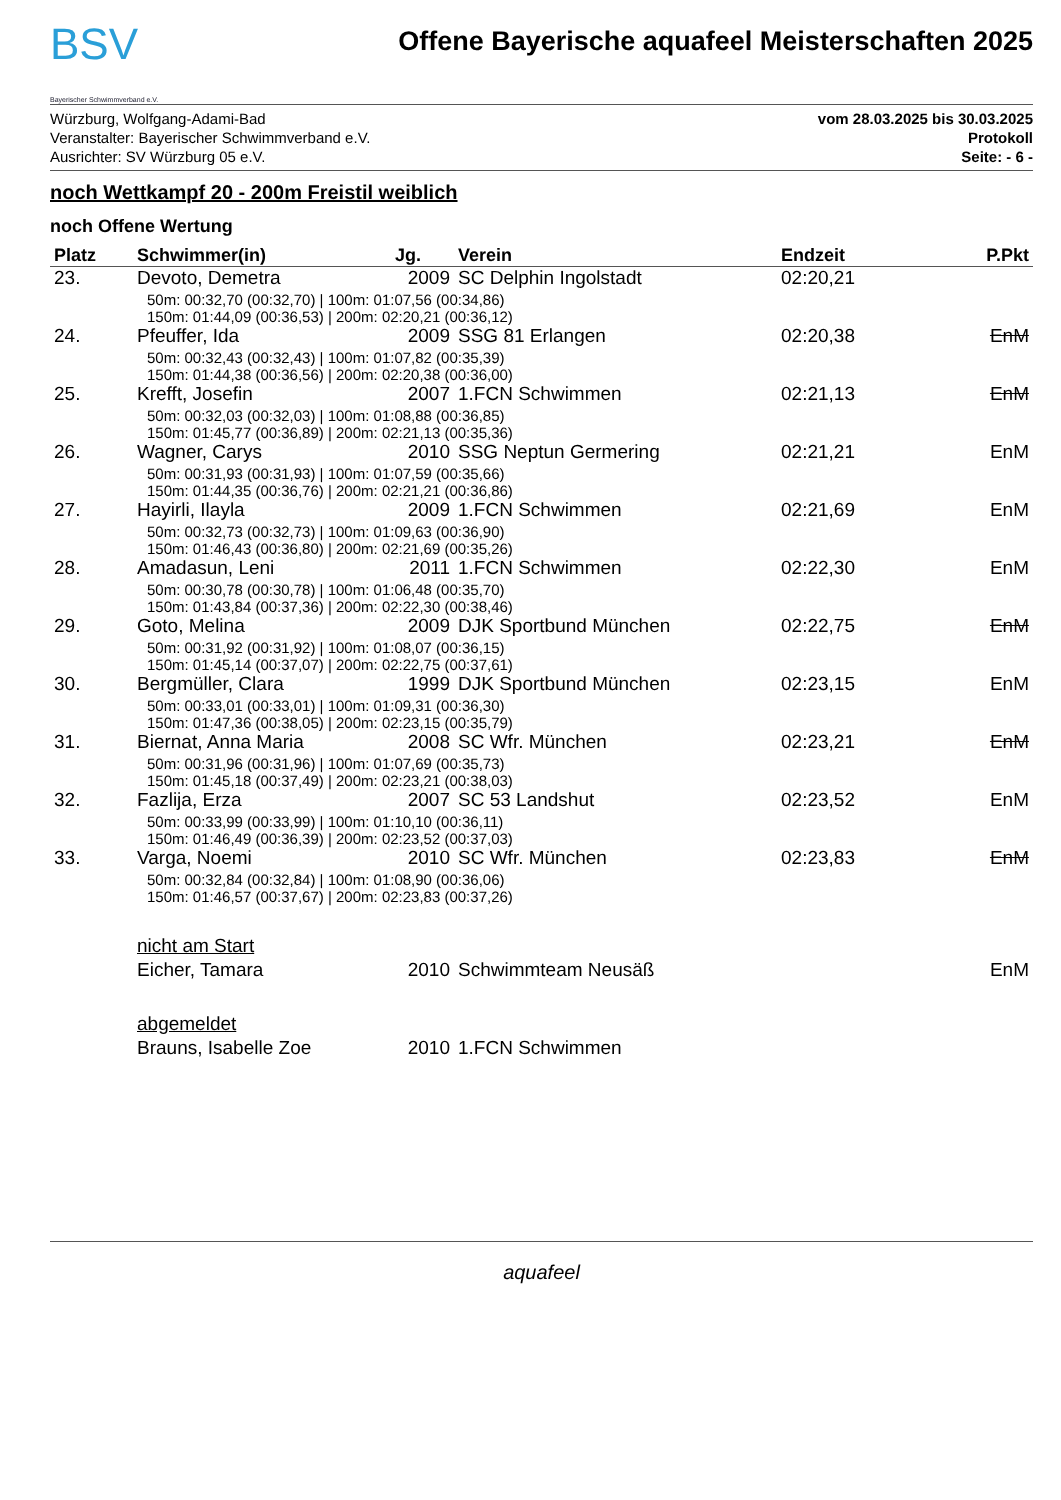BSV
Bayerischer Schwimmverband e.V.
Offene Bayerische aquafeel Meisterschaften 2025
Würzburg, Wolfgang-Adami-Bad
Veranstalter: Bayerischer Schwimmverband e.V.
Ausrichter: SV Würzburg 05 e.V.
vom 28.03.2025 bis 30.03.2025
Protokoll
Seite: - 6 -
noch Wettkampf 20 - 200m Freistil weiblich
noch Offene Wertung
| Platz | Schwimmer(in) | Jg. | Verein | Endzeit | P.Pkt |
| --- | --- | --- | --- | --- | --- |
| 23. | Devoto, Demetra | 2009 | SC Delphin Ingolstadt | 02:20,21 | |
| | 50m: 00:32,70 (00:32,70) / 100m: 01:07,56 (00:34,86) 150m: 01:44,09 (00:36,53) / 200m: 02:20,21 (00:36,12) | | | | |
| 24. | Pfeuffer, Ida | 2009 | SSG 81 Erlangen | 02:20,38 | EnM |
| | 50m: 00:32,43 (00:32,43) / 100m: 01:07,82 (00:35,39) 150m: 01:44,38 (00:36,56) / 200m: 02:20,38 (00:36,00) | | | | |
| 25. | Krefft, Josefin | 2007 | 1.FCN Schwimmen | 02:21,13 | EnM |
| | 50m: 00:32,03 (00:32,03) / 100m: 01:08,88 (00:36,85) 150m: 01:45,77 (00:36,89) / 200m: 02:21,13 (00:35,36) | | | | |
| 26. | Wagner, Carys | 2010 | SSG Neptun Germering | 02:21,21 | EnM |
| | 50m: 00:31,93 (00:31,93) / 100m: 01:07,59 (00:35,66) 150m: 01:44,35 (00:36,76) / 200m: 02:21,21 (00:36,86) | | | | |
| 27. | Hayirli, Ilayla | 2009 | 1.FCN Schwimmen | 02:21,69 | EnM |
| | 50m: 00:32,73 (00:32,73) / 100m: 01:09,63 (00:36,90) 150m: 01:46,43 (00:36,80) / 200m: 02:21,69 (00:35,26) | | | | |
| 28. | Amadasun, Leni | 2011 | 1.FCN Schwimmen | 02:22,30 | EnM |
| | 50m: 00:30,78 (00:30,78) / 100m: 01:06,48 (00:35,70) 150m: 01:43,84 (00:37,36) / 200m: 02:22,30 (00:38,46) | | | | |
| 29. | Goto, Melina | 2009 | DJK Sportbund München | 02:22,75 | EnM |
| | 50m: 00:31,92 (00:31,92) / 100m: 01:08,07 (00:36,15) 150m: 01:45,14 (00:37,07) / 200m: 02:22,75 (00:37,61) | | | | |
| 30. | Bergmüller, Clara | 1999 | DJK Sportbund München | 02:23,15 | EnM |
| | 50m: 00:33,01 (00:33,01) / 100m: 01:09,31 (00:36,30) 150m: 01:47,36 (00:38,05) / 200m: 02:23,15 (00:35,79) | | | | |
| 31. | Biernat, Anna Maria | 2008 | SC Wfr. München | 02:23,21 | EnM |
| | 50m: 00:31,96 (00:31,96) / 100m: 01:07,69 (00:35,73) 150m: 01:45,18 (00:37,49) / 200m: 02:23,21 (00:38,03) | | | | |
| 32. | Fazlija, Erza | 2007 | SC 53 Landshut | 02:23,52 | EnM |
| | 50m: 00:33,99 (00:33,99) / 100m: 01:10,10 (00:36,11) 150m: 01:46,49 (00:36,39) / 200m: 02:23,52 (00:37,03) | | | | |
| 33. | Varga, Noemi | 2010 | SC Wfr. München | 02:23,83 | EnM |
| | 50m: 00:32,84 (00:32,84) / 100m: 01:08,90 (00:36,06) 150m: 01:46,57 (00:37,67) / 200m: 02:23,83 (00:37,26) | | | | |
| | nicht am Start | | | | |
| | Eicher, Tamara | 2010 | Schwimmteam Neusäß | | EnM |
| | abgemeldet | | | | |
| | Brauns, Isabelle Zoe | 2010 | 1.FCN Schwimmen | | |
aquafeel